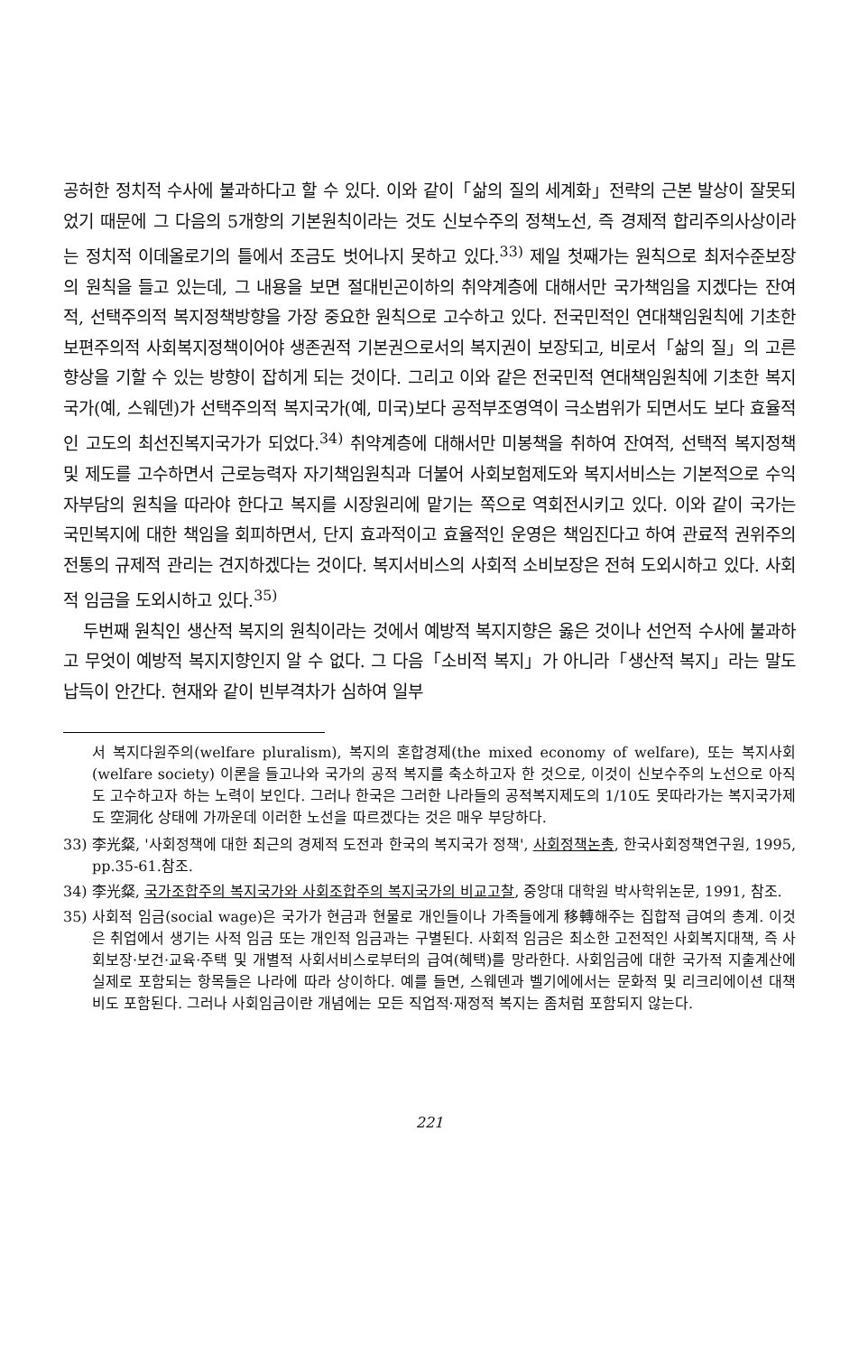공허한 정치적 수사에 불과하다고 할 수 있다. 이와 같이「삶의 질의 세계화」전략의 근본 발상이 잘못되었기 때문에 그 다음의 5개항의 기본원칙이라는 것도 신보수주의 정책노선, 즉 경제적 합리주의사상이라는 정치적 이데올로기의 틀에서 조금도 벗어나지 못하고 있다.<sup>33)</sup> 제일 첫째가는 원칙으로 최저수준보장의 원칙을 들고 있는데, 그 내용을 보면 절대빈곤이하의 취약계층에 대해서만 국가책임을 지겠다는 잔여적, 선택주의적 복지정책방향을 가장 중요한 원칙으로 고수하고 있다. 전국민적인 연대책임원칙에 기초한 보편주의적 사회복지정책이어야 생존권적 기본권으로서의 복지권이 보장되고, 비로서「삶의 질」의 고른 향상을 기할 수 있는 방향이 잡히게 되는 것이다. 그리고 이와 같은 전국민적 연대책임원칙에 기초한 복지국가(예, 스웨덴)가 선택주의적 복지국가(예, 미국)보다 공적부조영역이 극소범위가 되면서도 보다 효율적인 고도의 최선진복지국가가 되었다.<sup>34)</sup> 취약계층에 대해서만 미봉책을 취하여 잔여적, 선택적 복지정책 및 제도를 고수하면서 근로능력자 자기책임원칙과 더불어 사회보험제도와 복지서비스는 기본적으로 수익자부담의 원칙을 따라야 한다고 복지를 시장원리에 맡기는 쪽으로 역회전시키고 있다. 이와 같이 국가는 국민복지에 대한 책임을 회피하면서, 단지 효과적이고 효율적인 운영은 책임진다고 하여 관료적 권위주의 전통의 규제적 관리는 견지하겠다는 것이다. 복지서비스의 사회적 소비보장은 전혀 도외시하고 있다. 사회적 임금을 도외시하고 있다.<sup>35)</sup>
두번째 원칙인 생산적 복지의 원칙이라는 것에서 예방적 복지지향은 옳은 것이나 선언적 수사에 불과하고 무엇이 예방적 복지지향인지 알 수 없다. 그 다음「소비적 복지」가 아니라「생산적 복지」라는 말도 납득이 안간다. 현재와 같이 빈부격차가 심하여 일부
서 복지다원주의(welfare pluralism), 복지의 혼합경제(the mixed economy of welfare), 또는 복지사회(welfare society) 이론을 들고나와 국가의 공적 복지를 축소하고자 한 것으로, 이것이 신보수주의 노선으로 아직도 고수하고자 하는 노력이 보인다. 그러나 한국은 그러한 나라들의 공적복지제도의 1/10도 못따라가는 복지국가제도 空洞化 상태에 가까운데 이러한 노선을 따르겠다는 것은 매우 부당하다.
33) 李光粲, '사회정책에 대한 최근의 경제적 도전과 한국의 복지국가 정책', 사회정책논총, 한국사회정책연구원, 1995, pp.35-61.참조.
34) 李光粲, 국가조합주의 복지국가와 사회조합주의 복지국가의 비교고찰, 중앙대 대학원 박사학위논문, 1991, 참조.
35) 사회적 임금(social wage)은 국가가 현금과 현물로 개인들이나 가족들에게 移轉해주는 집합적 급여의 총계. 이것은 취업에서 생기는 사적 임금 또는 개인적 임금과는 구별된다. 사회적 임금은 최소한 고전적인 사회복지대책, 즉 사회보장·보건·교육·주택 및 개별적 사회서비스로부터의 급여(혜택)를 망라한다. 사회임금에 대한 국가적 지출계산에 실제로 포함되는 항목들은 나라에 따라 상이하다. 예를 들면, 스웨덴과 벨기에에서는 문화적 및 리크리에이션 대책비도 포함된다. 그러나 사회임금이란 개념에는 모든 직업적·재정적 복지는 좀처럼 포함되지 않는다.
221